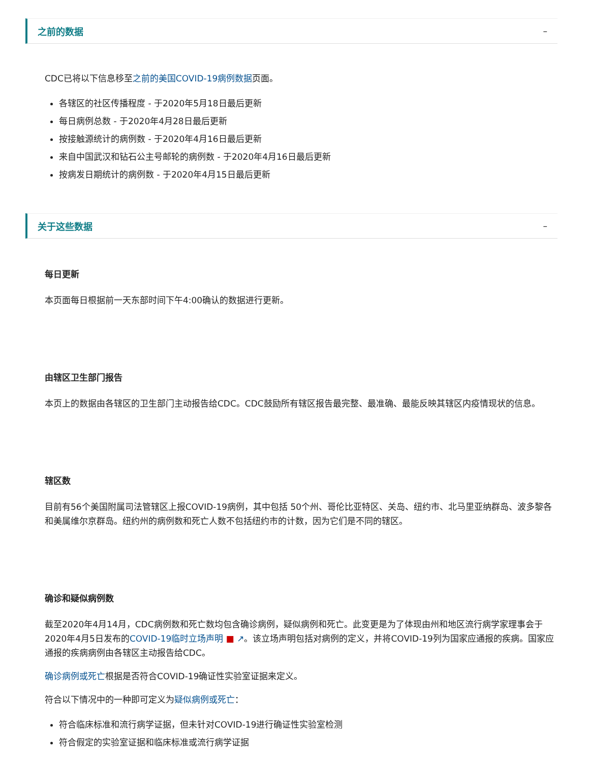之前的数据 –
CDC已将以下信息移至之前的美国COVID-19病例数据页面。
各辖区的社区传播程度 - 于2020年5月18日最后更新
每日病例总数 - 于2020年4月28日最后更新
按接触源统计的病例数 - 于2020年4月16日最后更新
来自中国武汉和钻石公主号邮轮的病例数 - 于2020年4月16日最后更新
按病发日期统计的病例数 - 于2020年4月15日最后更新
关于这些数据 –
每日更新
本页面每日根据前一天东部时间下午4:00确认的数据进行更新。
由辖区卫生部门报告
本页上的数据由各辖区的卫生部门主动报告给CDC。CDC鼓励所有辖区报告最完整、最准确、最能反映其辖区内疫情现状的信息。
辖区数
目前有56个美国附属司法管辖区上报COVID-19病例，其中包括 50个州、哥伦比亚特区、关岛、纽约市、北马里亚纳群岛、波多黎各和美属维尔京群岛。纽约州的病例数和死亡人数不包括纽约市的计数，因为它们是不同的辖区。
确诊和疑似病例数
截至2020年4月14月，CDC病例数和死亡数均包含确诊病例，疑似病例和死亡。此变更是为了体现由州和地区流行病学家理事会于2020年4月5日发布的COVID-19临时立场声明 ■ ↗。该立场声明包括对病例的定义，并将COVID-19列为国家应通报的疾病。国家应通报的疾病病例由各辖区主动报告给CDC。
确诊病例或死亡根据是否符合COVID-19确证性实验室证据来定义。
符合以下情况中的一种即可定义为疑似病例或死亡：
符合临床标准和流行病学证据，但未针对COVID-19进行确证性实验室检测
符合假定的实验室证据和临床标准或流行病学证据